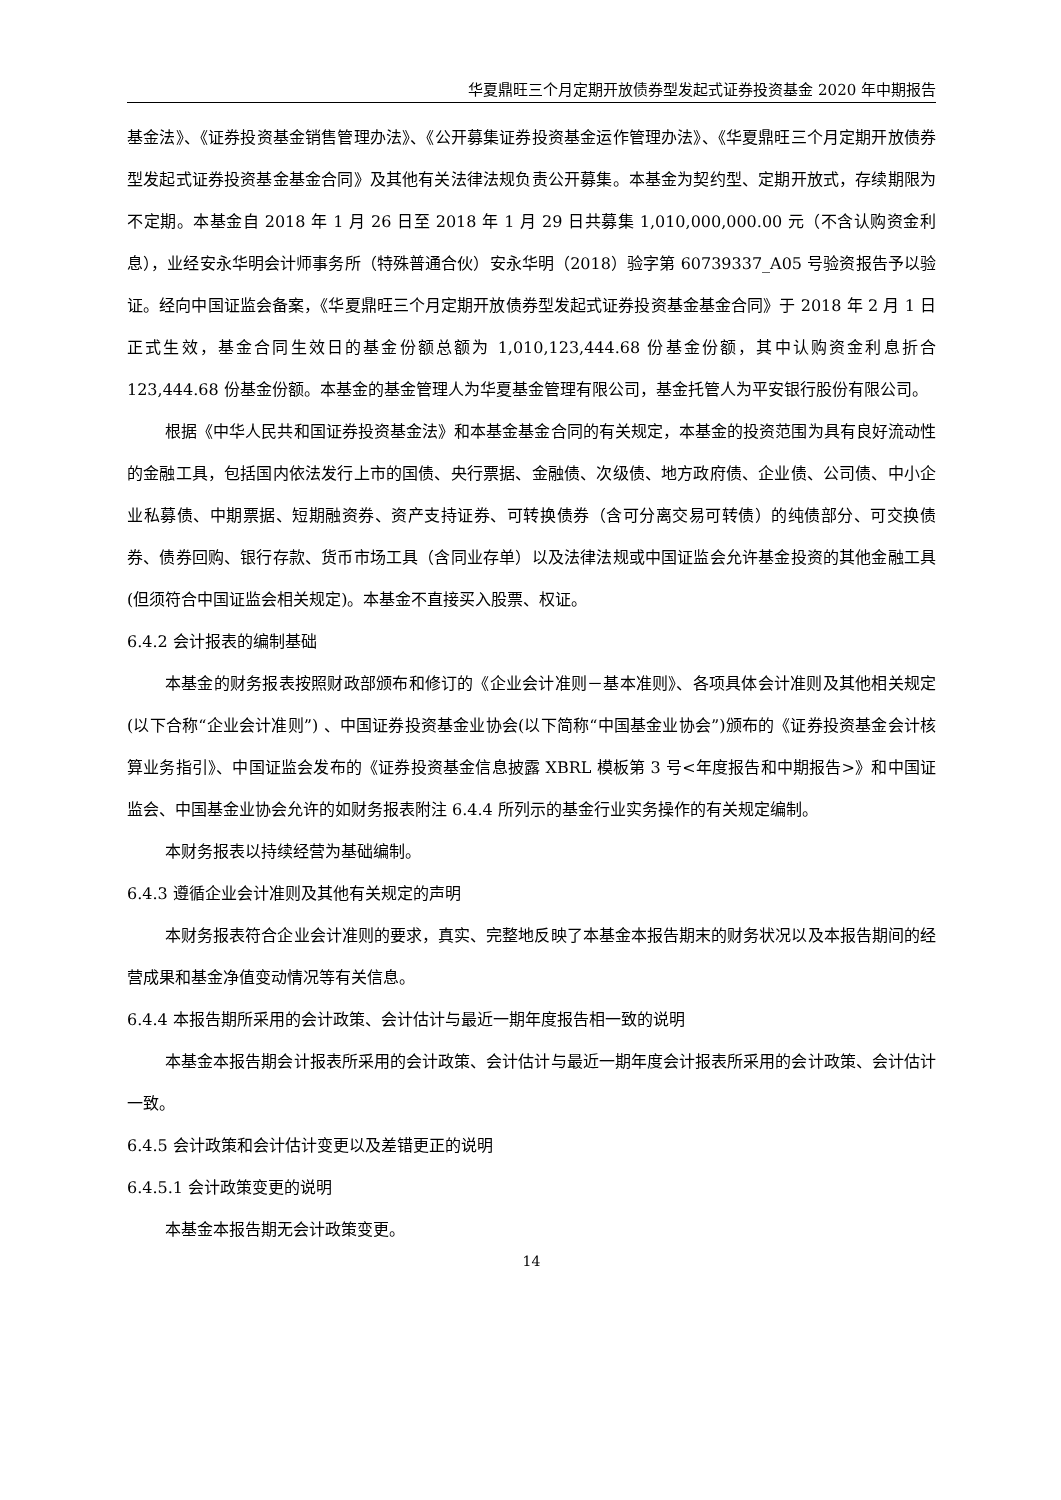华夏鼎旺三个月定期开放债券型发起式证券投资基金 2020 年中期报告
基金法》、《证券投资基金销售管理办法》、《公开募集证券投资基金运作管理办法》、《华夏鼎旺三个月定期开放债券型发起式证券投资基金基金合同》及其他有关法律法规负责公开募集。本基金为契约型、定期开放式，存续期限为不定期。本基金自 2018 年 1 月 26 日至 2018 年 1 月 29 日共募集 1,010,000,000.00 元（不含认购资金利息），业经安永华明会计师事务所（特殊普通合伙）安永华明（2018）验字第 60739337_A05 号验资报告予以验证。经向中国证监会备案，《华夏鼎旺三个月定期开放债券型发起式证券投资基金基金合同》于 2018 年 2 月 1 日正式生效，基金合同生效日的基金份额总额为 1,010,123,444.68 份基金份额，其中认购资金利息折合 123,444.68 份基金份额。本基金的基金管理人为华夏基金管理有限公司，基金托管人为平安银行股份有限公司。
根据《中华人民共和国证券投资基金法》和本基金基金合同的有关规定，本基金的投资范围为具有良好流动性的金融工具，包括国内依法发行上市的国债、央行票据、金融债、次级债、地方政府债、企业债、公司债、中小企业私募债、中期票据、短期融资券、资产支持证券、可转换债券（含可分离交易可转债）的纯债部分、可交换债券、债券回购、银行存款、货币市场工具（含同业存单）以及法律法规或中国证监会允许基金投资的其他金融工具(但须符合中国证监会相关规定)。本基金不直接买入股票、权证。
6.4.2 会计报表的编制基础
本基金的财务报表按照财政部颁布和修订的《企业会计准则－基本准则》、各项具体会计准则及其他相关规定(以下合称“企业会计准则”) 、中国证券投资基金业协会(以下简称“中国基金业协会”)颁布的《证券投资基金会计核算业务指引》、中国证监会发布的《证券投资基金信息披露 XBRL 模板第 3 号<年度报告和中期报告>》和中国证监会、中国基金业协会允许的如财务报表附注 6.4.4 所列示的基金行业实务操作的有关规定编制。
本财务报表以持续经营为基础编制。
6.4.3 遵循企业会计准则及其他有关规定的声明
本财务报表符合企业会计准则的要求，真实、完整地反映了本基金本报告期末的财务状况以及本报告期间的经营成果和基金净值变动情况等有关信息。
6.4.4 本报告期所采用的会计政策、会计估计与最近一期年度报告相一致的说明
本基金本报告期会计报表所采用的会计政策、会计估计与最近一期年度会计报表所采用的会计政策、会计估计一致。
6.4.5 会计政策和会计估计变更以及差错更正的说明
6.4.5.1 会计政策变更的说明
本基金本报告期无会计政策变更。
14